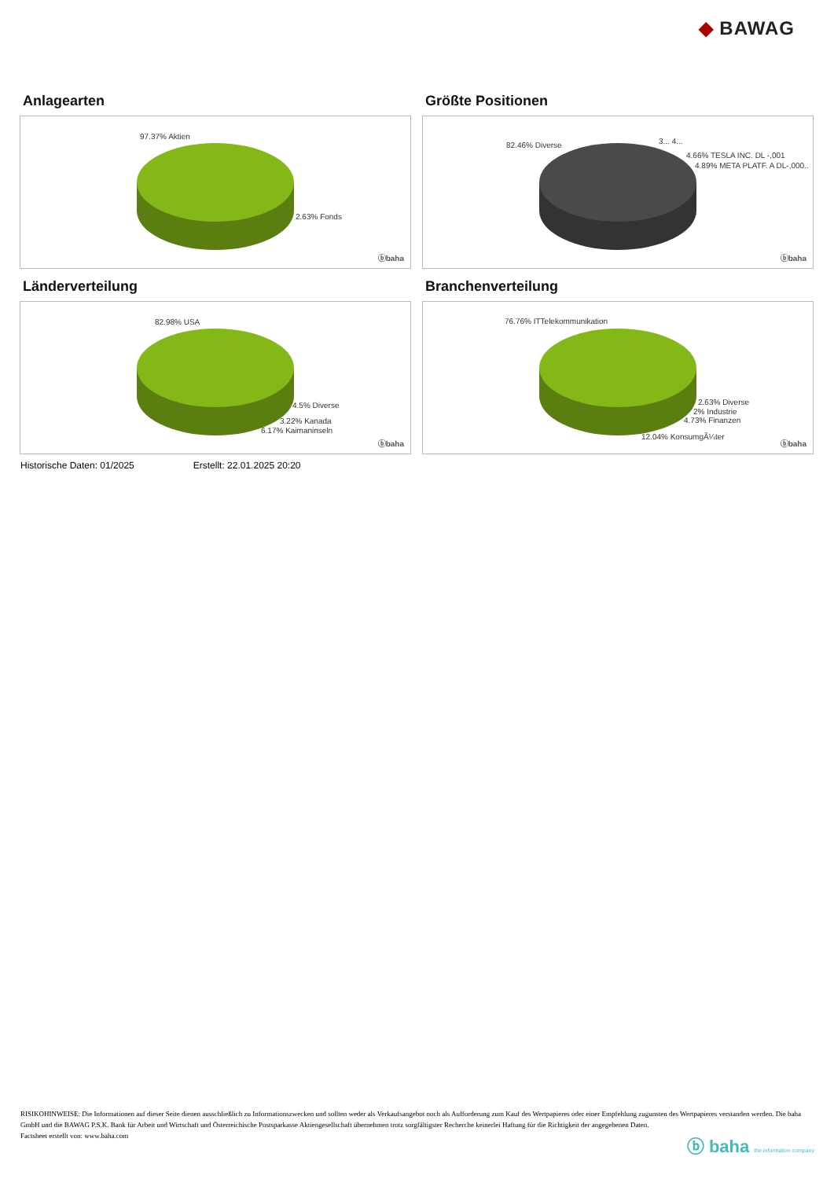◆ BAWAG
Anlagearten
97.37% Aktien
2.63% Fonds
ⓑbaha
Größte Positionen
82.46% Diverse 3... 4...
4.66% TESLA INC. DL -,001
4.89% META PLATF. A DL-,000..
ⓑbaha
Länderverteilung
82.98% USA
4.5% Diverse
3.22% Kanada
6.17% Kaimaninseln
ⓑbaha
Branchenverteilung
76.76% ITTelekommunikation
2.63% Diverse
2% Industrie
4.73% Finanzen
12.04% KonsumgÃ¼ter
ⓑbaha
Historische Daten: 01/2025 Erstellt: 22.01.2025 20:20
RISIKOHINWEISE: Die Informationen auf dieser Seite dienen ausschließlich zu Informationszwecken und sollten weder als Verkaufsangebot noch als Aufforderung zum Kauf des Wertpapieres oder einer Empfehlung zugunsten des Wertpapieres verstanden werden. Die baha GmbH und die BAWAG P.S.K. Bank für Arbeit und Wirtschaft und Österreichische Postsparkasse Aktiengesellschaft übernehmen trotz sorgfältigster Recherche keinerlei Haftung für die Richtigkeit der angegebenen Daten.
Factsheet erstellt von: www.baha.com
ⓑ baha the information company